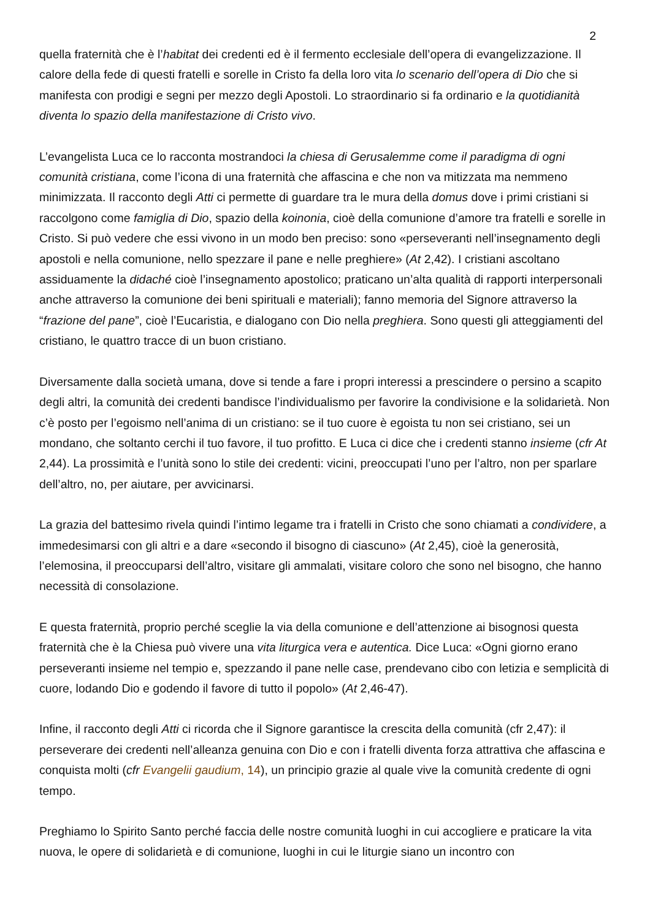2
quella fraternità che è l’habitat dei credenti ed è il fermento ecclesiale dell’opera di evangelizzazione. Il calore della fede di questi fratelli e sorelle in Cristo fa della loro vita lo scenario dell’opera di Dio che si manifesta con prodigi e segni per mezzo degli Apostoli. Lo straordinario si fa ordinario e la quotidianità diventa lo spazio della manifestazione di Cristo vivo.
L’evangelista Luca ce lo racconta mostrandoci la chiesa di Gerusalemme come il paradigma di ogni comunità cristiana, come l’icona di una fraternità che affascina e che non va mitizzata ma nemmeno minimizzata. Il racconto degli Atti ci permette di guardare tra le mura della domus dove i primi cristiani si raccolgono come famiglia di Dio, spazio della koinonia, cioè della comunione d’amore tra fratelli e sorelle in Cristo. Si può vedere che essi vivono in un modo ben preciso: sono «perseveranti nell’insegnamento degli apostoli e nella comunione, nello spezzare il pane e nelle preghiere» (At 2,42). I cristiani ascoltano assiduamente la didaché cioè l’insegnamento apostolico; praticano un’alta qualità di rapporti interpersonali anche attraverso la comunione dei beni spirituali e materiali); fanno memoria del Signore attraverso la “frazione del pane”, cioè l’Eucaristia, e dialogano con Dio nella preghiera. Sono questi gli atteggiamenti del cristiano, le quattro tracce di un buon cristiano.
Diversamente dalla società umana, dove si tende a fare i propri interessi a prescindere o persino a scapito degli altri, la comunità dei credenti bandisce l’individualismo per favorire la condivisione e la solidarietà. Non c’è posto per l’egoismo nell’anima di un cristiano: se il tuo cuore è egoista tu non sei cristiano, sei un mondano, che soltanto cerchi il tuo favore, il tuo profitto. E Luca ci dice che i credenti stanno insieme (cfr At 2,44). La prossimità e l’unità sono lo stile dei credenti: vicini, preoccupati l’uno per l’altro, non per sparlare dell’altro, no, per aiutare, per avvicinarsi.
La grazia del battesimo rivela quindi l’intimo legame tra i fratelli in Cristo che sono chiamati a condividere, a immedesimarsi con gli altri e a dare «secondo il bisogno di ciascuno» (At 2,45), cioè la generosità, l’elemosina, il preoccuparsi dell’altro, visitare gli ammalati, visitare coloro che sono nel bisogno, che hanno necessità di consolazione.
E questa fraternità, proprio perché sceglie la via della comunione e dell’attenzione ai bisognosi questa fraternità che è la Chiesa può vivere una vita liturgica vera e autentica. Dice Luca: «Ogni giorno erano perseveranti insieme nel tempio e, spezzando il pane nelle case, prendevano cibo con letizia e semplicità di cuore, lodando Dio e godendo il favore di tutto il popolo» (At 2,46-47).
Infine, il racconto degli Atti ci ricorda che il Signore garantisce la crescita della comunità (cfr 2,47): il perseverare dei credenti nell’alleanza genuina con Dio e con i fratelli diventa forza attrattiva che affascina e conquista molti (cfr Evangelii gaudium, 14), un principio grazie al quale vive la comunità credente di ogni tempo.
Preghiamo lo Spirito Santo perché faccia delle nostre comunità luoghi in cui accogliere e praticare la vita nuova, le opere di solidarietà e di comunione, luoghi in cui le liturgie siano un incontro con